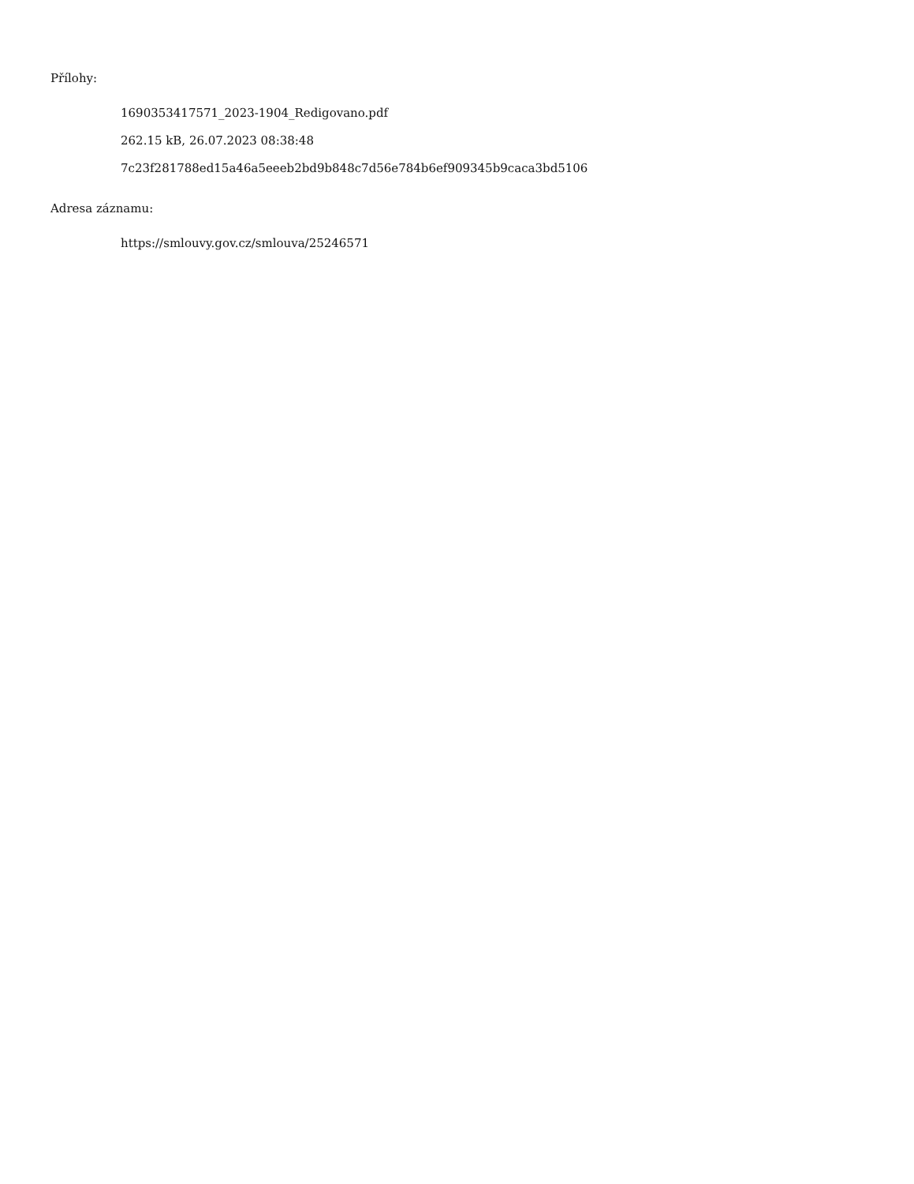Přílohy:
1690353417571_2023-1904_Redigovano.pdf
262.15 kB, 26.07.2023 08:38:48
7c23f281788ed15a46a5eeeb2bd9b848c7d56e784b6ef909345b9caca3bd5106
Adresa záznamu:
https://smlouvy.gov.cz/smlouva/25246571